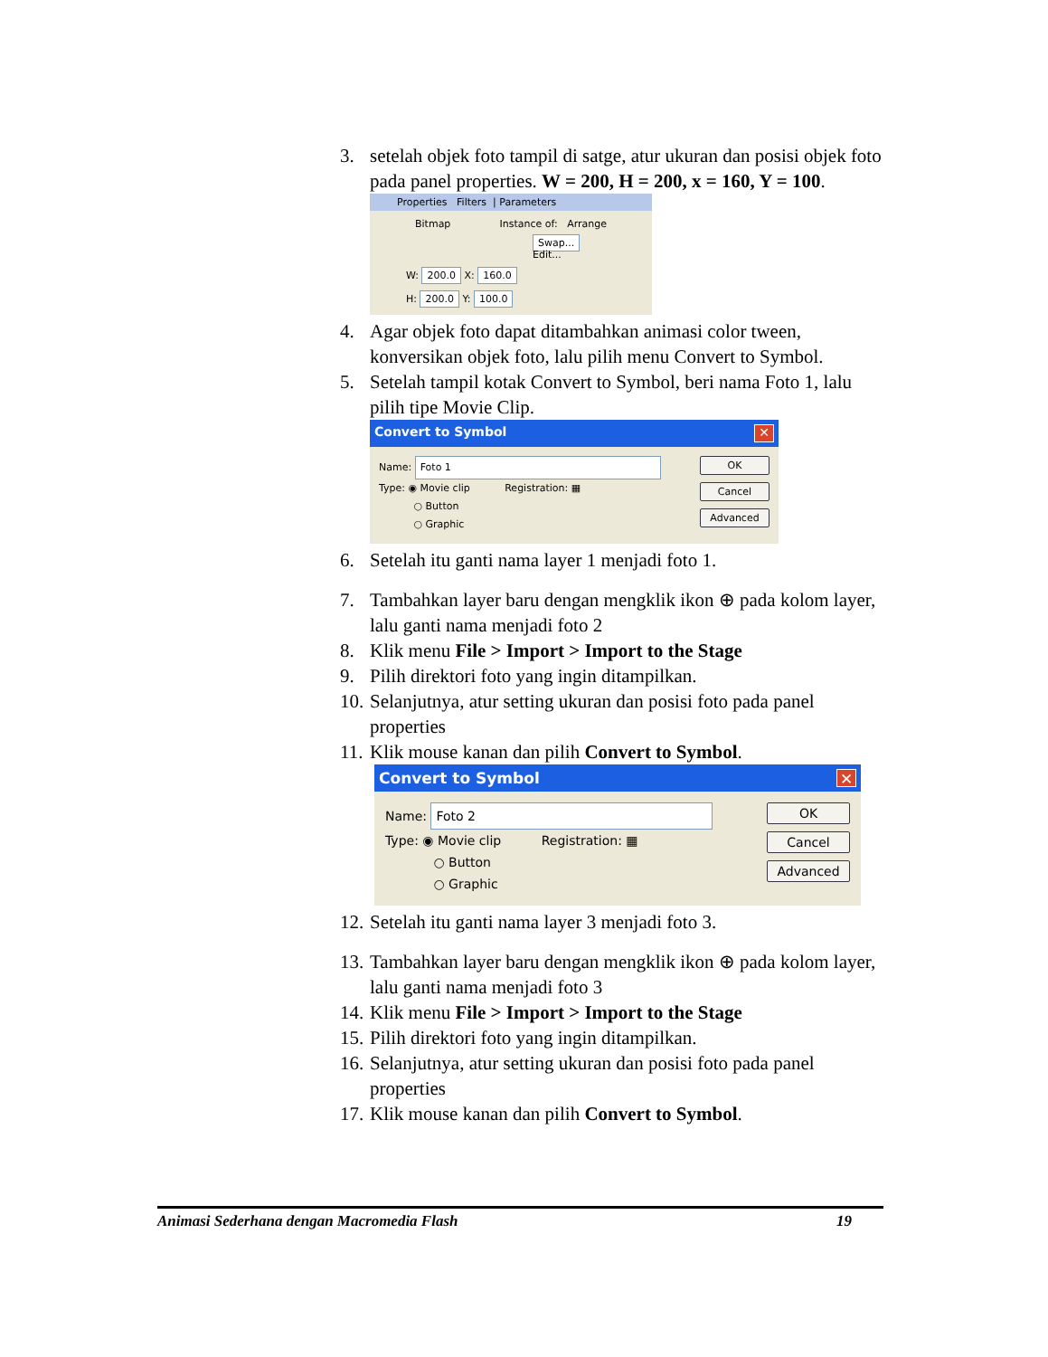3. setelah objek foto tampil di satge, atur ukuran dan posisi objek foto pada panel properties. W = 200, H = 200, x = 160, Y = 100.
Properties Filters | Parameters
Bitmap Instance of: Arrange
Swap... Edit...
W: 200.0 X: 160.0
H: 200.0 Y: 100.0
4. Agar objek foto dapat ditambahkan animasi color tween, konversikan objek foto, lalu pilih menu Convert to Symbol.
5. Setelah tampil kotak Convert to Symbol, beri nama Foto 1, lalu pilih tipe Movie Clip.
Convert to Symbol ✕
Name: Foto 1
Type: ◉ Movie clip Registration: ▦
○ Button
○ Graphic
OK
Cancel
Advanced
6. Setelah itu ganti nama layer 1 menjadi foto 1.
7. Tambahkan layer baru dengan mengklik ikon ⊕ pada kolom layer, lalu ganti nama menjadi foto 2
8. Klik menu File > Import > Import to the Stage
9. Pilih direktori foto yang ingin ditampilkan.
10. Selanjutnya, atur setting ukuran dan posisi foto pada panel properties
11. Klik mouse kanan dan pilih Convert to Symbol.
Convert to Symbol ✕
Name: Foto 2
Type: ◉ Movie clip Registration: ▦
○ Button
○ Graphic
OK
Cancel
Advanced
12. Setelah itu ganti nama layer 3 menjadi foto 3.
13. Tambahkan layer baru dengan mengklik ikon ⊕ pada kolom layer, lalu ganti nama menjadi foto 3
14. Klik menu File > Import > Import to the Stage
15. Pilih direktori foto yang ingin ditampilkan.
16. Selanjutnya, atur setting ukuran dan posisi foto pada panel properties
17. Klik mouse kanan dan pilih Convert to Symbol.
Animasi Sederhana dengan Macromedia Flash 19